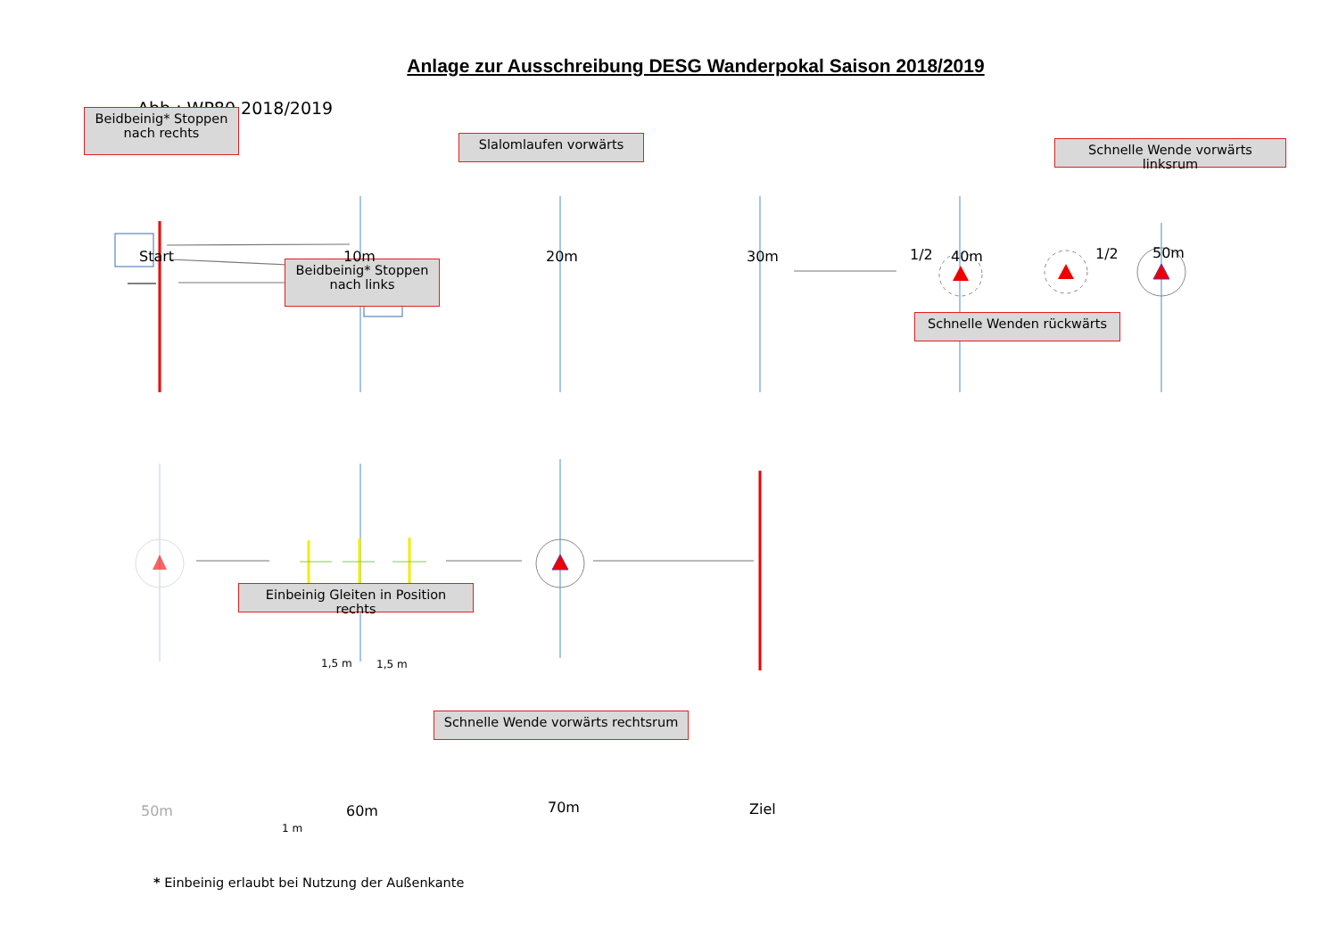Anlage zur Ausschreibung DESG Wanderpokal Saison 2018/2019
Abb.: WP80 2018/2019
Beidbeinig* Stoppen nach rechts
Slalomlaufen vorwärts
Schnelle Wende vorwärts linksrum
Beidbeinig* Stoppen nach links
Schnelle Wenden rückwärts
1/2 1/2
Start 10m 20m 30m 40m 50m
Einbeinig Gleiten in Position rechts
1,5 m 1,5 m
Schnelle Wende vorwärts rechtsrum
1 m
50m 60m 70m Ziel
* Einbeinig erlaubt bei Nutzung der Außenkante